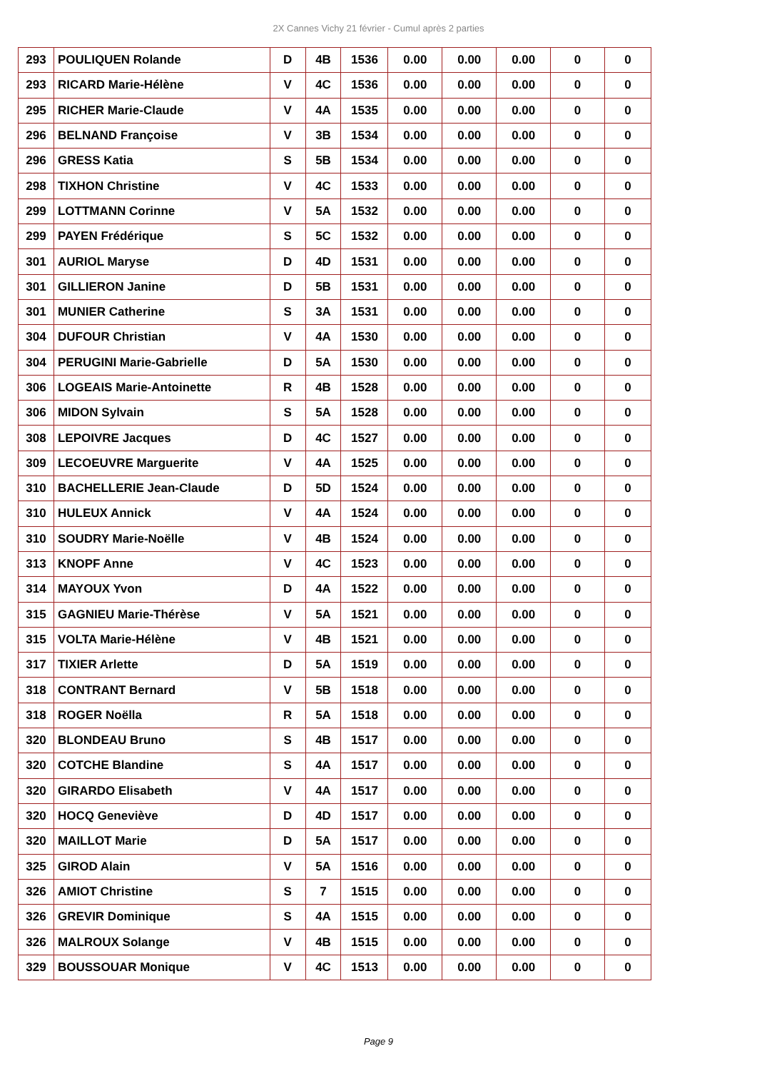2X Cannes Vichy 21 février - Cumul après 2 parties
| 293 | POULIQUEN Rolande | D | 4B | 1536 | 0.00 | 0.00 | 0.00 | 0 | 0 |
| 293 | RICARD Marie-Hélène | V | 4C | 1536 | 0.00 | 0.00 | 0.00 | 0 | 0 |
| 295 | RICHER Marie-Claude | V | 4A | 1535 | 0.00 | 0.00 | 0.00 | 0 | 0 |
| 296 | BELNAND Françoise | V | 3B | 1534 | 0.00 | 0.00 | 0.00 | 0 | 0 |
| 296 | GRESS Katia | S | 5B | 1534 | 0.00 | 0.00 | 0.00 | 0 | 0 |
| 298 | TIXHON Christine | V | 4C | 1533 | 0.00 | 0.00 | 0.00 | 0 | 0 |
| 299 | LOTTMANN Corinne | V | 5A | 1532 | 0.00 | 0.00 | 0.00 | 0 | 0 |
| 299 | PAYEN Frédérique | S | 5C | 1532 | 0.00 | 0.00 | 0.00 | 0 | 0 |
| 301 | AURIOL Maryse | D | 4D | 1531 | 0.00 | 0.00 | 0.00 | 0 | 0 |
| 301 | GILLIERON Janine | D | 5B | 1531 | 0.00 | 0.00 | 0.00 | 0 | 0 |
| 301 | MUNIER Catherine | S | 3A | 1531 | 0.00 | 0.00 | 0.00 | 0 | 0 |
| 304 | DUFOUR Christian | V | 4A | 1530 | 0.00 | 0.00 | 0.00 | 0 | 0 |
| 304 | PERUGINI Marie-Gabrielle | D | 5A | 1530 | 0.00 | 0.00 | 0.00 | 0 | 0 |
| 306 | LOGEAIS Marie-Antoinette | R | 4B | 1528 | 0.00 | 0.00 | 0.00 | 0 | 0 |
| 306 | MIDON Sylvain | S | 5A | 1528 | 0.00 | 0.00 | 0.00 | 0 | 0 |
| 308 | LEPOIVRE Jacques | D | 4C | 1527 | 0.00 | 0.00 | 0.00 | 0 | 0 |
| 309 | LECOEUVRE Marguerite | V | 4A | 1525 | 0.00 | 0.00 | 0.00 | 0 | 0 |
| 310 | BACHELLERIE Jean-Claude | D | 5D | 1524 | 0.00 | 0.00 | 0.00 | 0 | 0 |
| 310 | HULEUX Annick | V | 4A | 1524 | 0.00 | 0.00 | 0.00 | 0 | 0 |
| 310 | SOUDRY Marie-Noëlle | V | 4B | 1524 | 0.00 | 0.00 | 0.00 | 0 | 0 |
| 313 | KNOPF Anne | V | 4C | 1523 | 0.00 | 0.00 | 0.00 | 0 | 0 |
| 314 | MAYOUX Yvon | D | 4A | 1522 | 0.00 | 0.00 | 0.00 | 0 | 0 |
| 315 | GAGNIEU Marie-Thérèse | V | 5A | 1521 | 0.00 | 0.00 | 0.00 | 0 | 0 |
| 315 | VOLTA Marie-Hélène | V | 4B | 1521 | 0.00 | 0.00 | 0.00 | 0 | 0 |
| 317 | TIXIER Arlette | D | 5A | 1519 | 0.00 | 0.00 | 0.00 | 0 | 0 |
| 318 | CONTRANT Bernard | V | 5B | 1518 | 0.00 | 0.00 | 0.00 | 0 | 0 |
| 318 | ROGER Noëlla | R | 5A | 1518 | 0.00 | 0.00 | 0.00 | 0 | 0 |
| 320 | BLONDEAU Bruno | S | 4B | 1517 | 0.00 | 0.00 | 0.00 | 0 | 0 |
| 320 | COTCHE Blandine | S | 4A | 1517 | 0.00 | 0.00 | 0.00 | 0 | 0 |
| 320 | GIRARDO Elisabeth | V | 4A | 1517 | 0.00 | 0.00 | 0.00 | 0 | 0 |
| 320 | HOCQ Geneviève | D | 4D | 1517 | 0.00 | 0.00 | 0.00 | 0 | 0 |
| 320 | MAILLOT Marie | D | 5A | 1517 | 0.00 | 0.00 | 0.00 | 0 | 0 |
| 325 | GIROD Alain | V | 5A | 1516 | 0.00 | 0.00 | 0.00 | 0 | 0 |
| 326 | AMIOT Christine | S | 7 | 1515 | 0.00 | 0.00 | 0.00 | 0 | 0 |
| 326 | GREVIR Dominique | S | 4A | 1515 | 0.00 | 0.00 | 0.00 | 0 | 0 |
| 326 | MALROUX Solange | V | 4B | 1515 | 0.00 | 0.00 | 0.00 | 0 | 0 |
| 329 | BOUSSOUAR Monique | V | 4C | 1513 | 0.00 | 0.00 | 0.00 | 0 | 0 |
Page 9